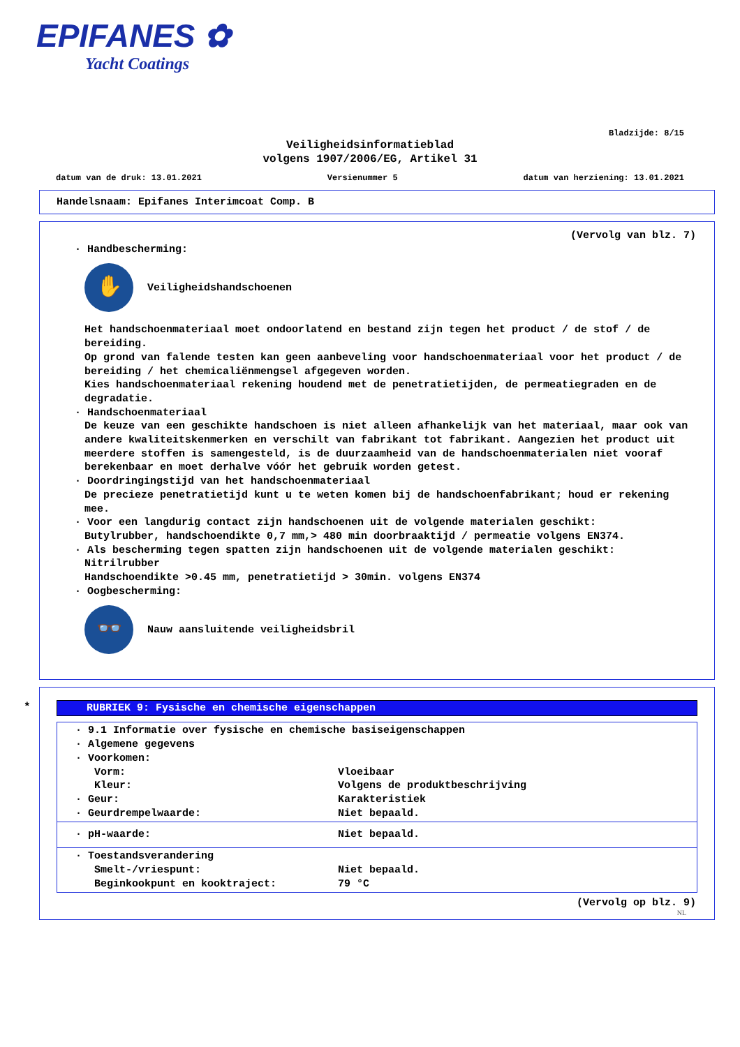EPIFANES ✿
Yacht Coatings
Bladzijde: 8/15
Veiligheidsinformatieblad
volgens 1907/2006/EG, Artikel 31
datum van de druk: 13.01.2021 Versienummer 5 datum van herziening: 13.01.2021
Handelsnaam: Epifanes Interimcoat Comp. B
(Vervolg van blz. 7)
· Handbescherming:
✋
Veiligheidshandschoenen
Het handschoenmateriaal moet ondoorlatend en bestand zijn tegen het product / de stof / de bereiding.
Op grond van falende testen kan geen aanbeveling voor handschoenmateriaal voor het product / de bereiding / het chemicaliënmengsel afgegeven worden.
Kies handschoenmateriaal rekening houdend met de penetratietijden, de permeatiegraden en de degradatie.
· Handschoenmateriaal
De keuze van een geschikte handschoen is niet alleen afhankelijk van het materiaal, maar ook van andere kwaliteitskenmerken en verschilt van fabrikant tot fabrikant. Aangezien het product uit meerdere stoffen is samengesteld, is de duurzaamheid van de handschoenmaterialen niet vooraf berekenbaar en moet derhalve vóór het gebruik worden getest.
· Doordringingstijd van het handschoenmateriaal
De precieze penetratietijd kunt u te weten komen bij de handschoenfabrikant; houd er rekening mee.
· Voor een langdurig contact zijn handschoenen uit de volgende materialen geschikt:
Butylrubber, handschoendikte 0,7 mm,> 480 min doorbraaktijd / permeatie volgens EN374.
· Als bescherming tegen spatten zijn handschoenen uit de volgende materialen geschikt:
Nitrilrubber
Handschoendikte >0.45 mm, penetratietijd > 30min. volgens EN374
· Oogbescherming:
👓
Nauw aansluitende veiligheidsbril
*
RUBRIEK 9: Fysische en chemische eigenschappen
· 9.1 Informatie over fysische en chemische basiseigenschappen
· Algemene gegevens
· Voorkomen:
Vorm: Vloeibaar
Kleur: Volgens de produktbeschrijving
· Geur: Karakteristiek
· Geurdrempelwaarde: Niet bepaald.
· pH-waarde: Niet bepaald.
· Toestandsverandering
Smelt-/vriespunt: Niet bepaald.
Beginkookpunt en kooktraject: 79 °C
(Vervolg op blz. 9)
NL